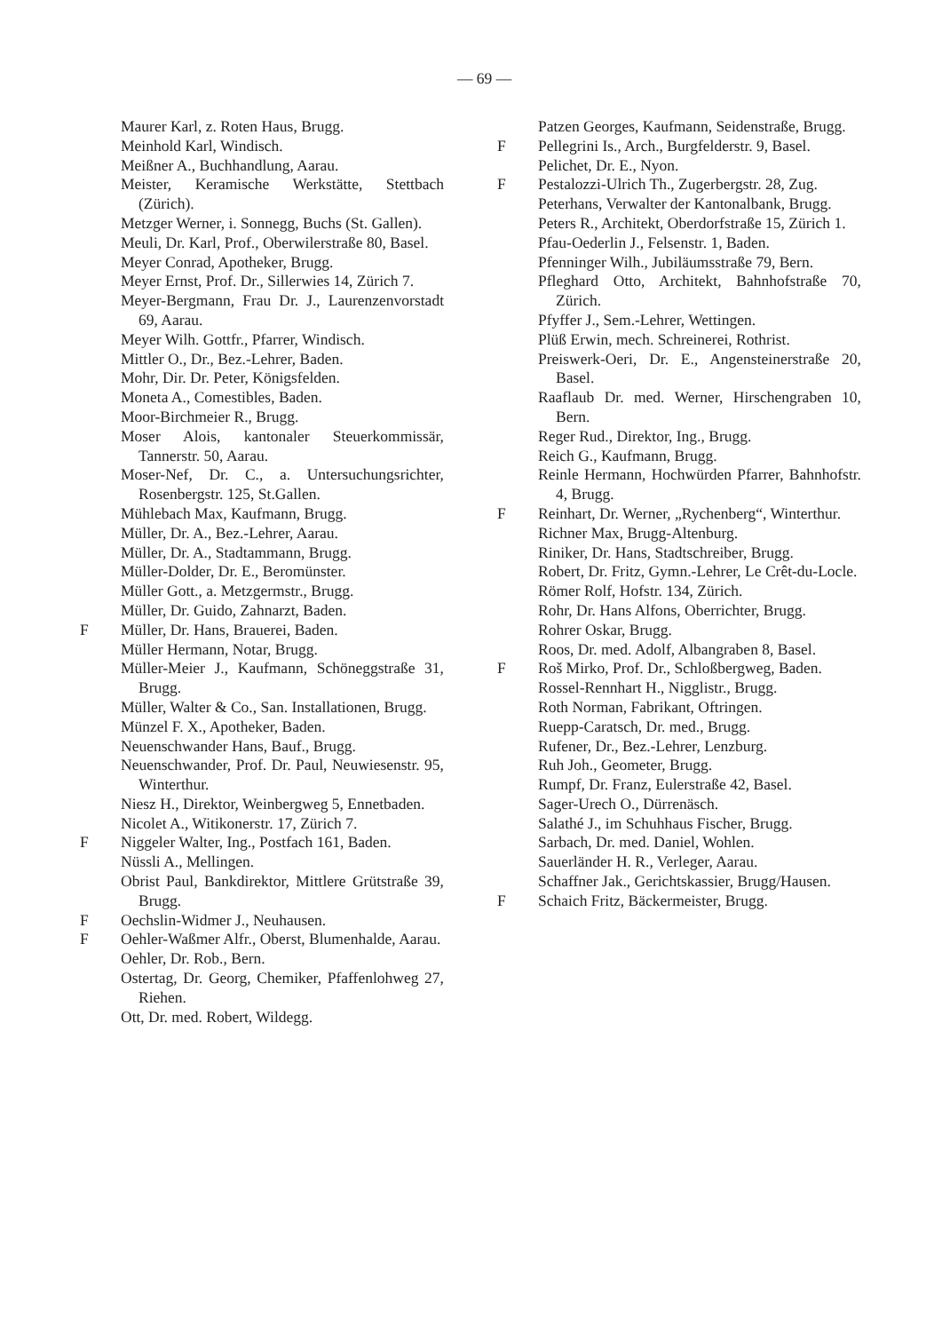— 69 —
Maurer Karl, z. Roten Haus, Brugg.
Meinhold Karl, Windisch.
Meißner A., Buchhandlung, Aarau.
Meister, Keramische Werkstätte, Stettbach (Zürich).
Metzger Werner, i. Sonnegg, Buchs (St. Gallen).
Meuli, Dr. Karl, Prof., Oberwilerstraße 80, Basel.
Meyer Conrad, Apotheker, Brugg.
Meyer Ernst, Prof. Dr., Sillerwies 14, Zürich 7.
Meyer-Bergmann, Frau Dr. J., Laurenzenvorstadt 69, Aarau.
Meyer Wilh. Gottfr., Pfarrer, Windisch.
Mittler O., Dr., Bez.-Lehrer, Baden.
Mohr, Dir. Dr. Peter, Königsfelden.
Moneta A., Comestibles, Baden.
Moor-Birchmeier R., Brugg.
Moser Alois, kantonaler Steuerkommissär, Tannerstr. 50, Aarau.
Moser-Nef, Dr. C., a. Untersuchungsrichter, Rosenbergstr. 125, St.Gallen.
Mühlebach Max, Kaufmann, Brugg.
Müller, Dr. A., Bez.-Lehrer, Aarau.
Müller, Dr. A., Stadtammann, Brugg.
Müller-Dolder, Dr. E., Beromünster.
Müller Gott., a. Metzgermstr., Brugg.
Müller, Dr. Guido, Zahnarzt, Baden.
F Müller, Dr. Hans, Brauerei, Baden.
Müller Hermann, Notar, Brugg.
Müller-Meier J., Kaufmann, Schöneggstraße 31, Brugg.
Müller, Walter & Co., San. Installationen, Brugg.
Münzel F. X., Apotheker, Baden.
Neuenschwander Hans, Bauf., Brugg.
Neuenschwander, Prof. Dr. Paul, Neuwiesenstr. 95, Winterthur.
Niesz H., Direktor, Weinbergweg 5, Ennetbaden.
Nicolet A., Witikonerstr. 17, Zürich 7.
F Niggeler Walter, Ing., Postfach 161, Baden.
Nüssli A., Mellingen.
Obrist Paul, Bankdirektor, Mittlere Grütstraße 39, Brugg.
F Oechslin-Widmer J., Neuhausen.
F Oehler-Waßmer Alfr., Oberst, Blumenhalde, Aarau.
Oehler, Dr. Rob., Bern.
Ostertag, Dr. Georg, Chemiker, Pfaffenlohweg 27, Riehen.
Ott, Dr. med. Robert, Wildegg.
Patzen Georges, Kaufmann, Seidenstraße, Brugg.
F Pellegrini Is., Arch., Burgfelderstr. 9, Basel.
Pelichet, Dr. E., Nyon.
F Pestalozzi-Ulrich Th., Zugerbergstr. 28, Zug.
Peterhans, Verwalter der Kantonalbank, Brugg.
Peters R., Architekt, Oberdorfstraße 15, Zürich 1.
Pfau-Oederlin J., Felsenstr. 1, Baden.
Pfenninger Wilh., Jubiläumsstraße 79, Bern.
Pfleghard Otto, Architekt, Bahnhofstraße 70, Zürich.
Pfyffer J., Sem.-Lehrer, Wettingen.
Plüß Erwin, mech. Schreinerei, Rothrist.
Preiswerk-Oeri, Dr. E., Angensteinerstraße 20, Basel.
Raaflaub Dr. med. Werner, Hirschengraben 10, Bern.
Reger Rud., Direktor, Ing., Brugg.
Reich G., Kaufmann, Brugg.
Reinle Hermann, Hochwürden Pfarrer, Bahnhofstr. 4, Brugg.
F Reinhart, Dr. Werner, „Rychenberg“, Winterthur.
Richner Max, Brugg-Altenburg.
Riniker, Dr. Hans, Stadtschreiber, Brugg.
Robert, Dr. Fritz, Gymn.-Lehrer, Le Crêt-du-Locle.
Römer Rolf, Hofstr. 134, Zürich.
Rohr, Dr. Hans Alfons, Oberrichter, Brugg.
Rohrer Oskar, Brugg.
Roos, Dr. med. Adolf, Albangraben 8, Basel.
F Roš Mirko, Prof. Dr., Schloßbergweg, Baden.
Rossel-Rennhart H., Nigglistr., Brugg.
Roth Norman, Fabrikant, Oftringen.
Ruepp-Caratsch, Dr. med., Brugg.
Rufener, Dr., Bez.-Lehrer, Lenzburg.
Ruh Joh., Geometer, Brugg.
Rumpf, Dr. Franz, Eulerstraße 42, Basel.
Sager-Urech O., Dürrenäsch.
Salathé J., im Schuhhaus Fischer, Brugg.
Sarbach, Dr. med. Daniel, Wohlen.
Sauerländer H. R., Verleger, Aarau.
Schaffner Jak., Gerichtskassier, Brugg/Hausen.
F Schaich Fritz, Bäckermeister, Brugg.